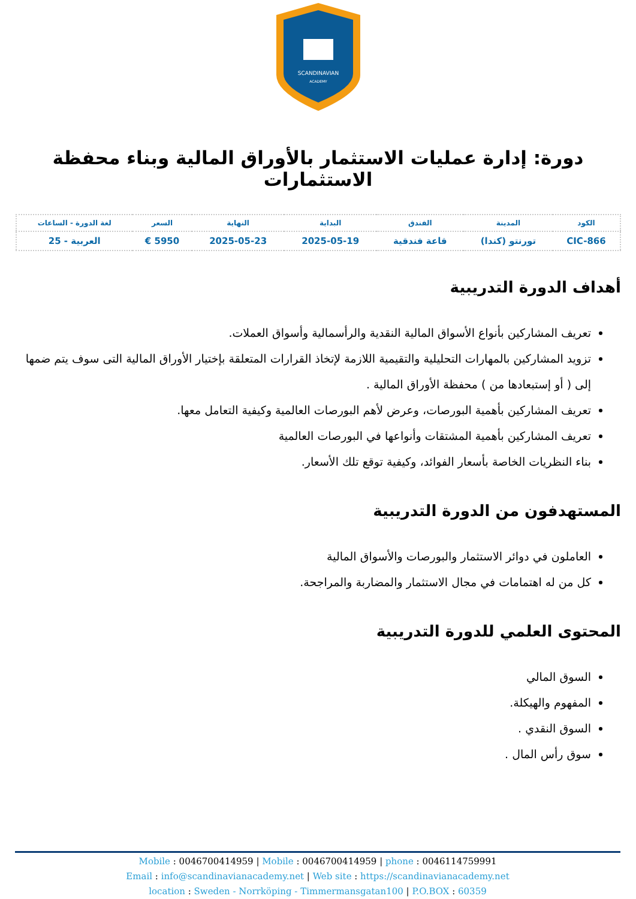SCANDINAVIAN
ACADEMY
دورة: إدارة عمليات الاستثمار بالأوراق المالية وبناء محفظة الاستثمارات
| الكود | المدينة | الفندق | البداية | النهاية | السعر | لغة الدورة - الساعات |
| --- | --- | --- | --- | --- | --- | --- |
| CIC-866 | تورنتو (كندا) | قاعة فندقية | 2025-05-19 | 2025-05-23 | 5950 € | العربية - 25 |
أهداف الدورة التدريبية
تعريف المشاركين بأنواع الأسواق المالية النقدية والرأسمالية وأسواق العملات.
تزويد المشاركين بالمهارات التحليلية والتقيمية اللازمة لإتخاذ القرارات المتعلقة بإختيار الأوراق المالية التى سوف يتم ضمها إلى ( أو إستبعادها من ) محفظة الأوراق المالية .
تعريف المشاركين بأهمية البورصات، وعرض لأهم البورصات العالمية وكيفية التعامل معها.
تعريف المشاركين بأهمية المشتقات وأنواعها في البورصات العالمية
بناء النظريات الخاصة بأسعار الفوائد، وكيفية توقع تلك الأسعار.
المستهدفون من الدورة التدريبية
العاملون في دوائر الاستثمار والبورصات والأسواق المالية
كل من له اهتمامات في مجال الاستثمار والمضاربة والمراجحة.
المحتوى العلمي للدورة التدريبية
السوق المالي
المفهوم والهيكلة.
السوق النقدي .
سوق رأس المال .
Mobile : 0046700414959 | Mobile : 0046700414959 | phone : 0046114759991
Email : info@scandinavianacademy.net | Web site : https://scandinavianacademy.net
location : Sweden - Norrköping - Timmermansgatan100 | P.O.BOX : 60359